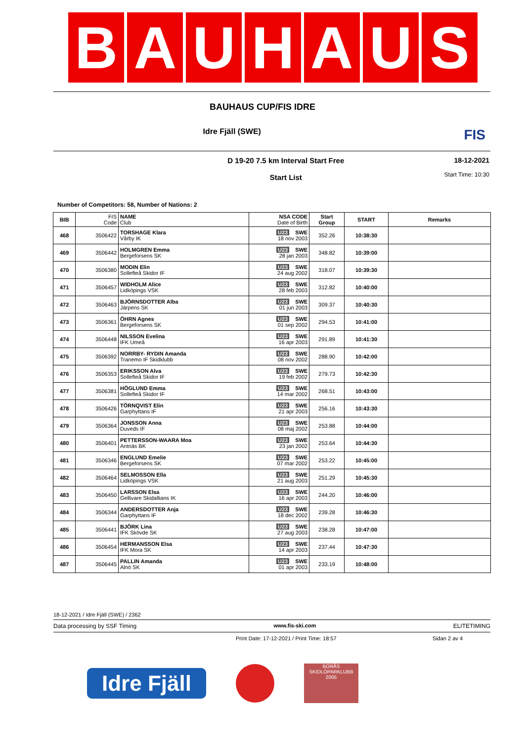B A U H A U S
BAUHAUS CUP/FIS IDRE
Idre Fjäll (SWE) FIS
D 19-20 7.5 km Interval Start Free
Start List
18-12-2021
Start Time: 10:30
Number of Competitors: 58, Number of Nations: 2
| BIB | FIS Code | NAME Club | NSA CODE Date of Birth | Start Group | START | Remarks |
| --- | --- | --- | --- | --- | --- | --- |
| 468 | 3506422 | TORSHAGE Klara Vårby IK | U23 SWE 18 nov 2003 | 352.26 | 10:38:30 | |
| 469 | 3506442 | HOLMGREN Emma Bergeforsens SK | U23 SWE 28 jan 2003 | 348.82 | 10:39:00 | |
| 470 | 3506380 | MODIN Elin Sollefteå Skidor IF | U23 SWE 24 aug 2002 | 318.07 | 10:39:30 | |
| 471 | 3506457 | WIDHOLM Alice Lidköpings VSK | U23 SWE 28 feb 2003 | 312.82 | 10:40:00 | |
| 472 | 3506463 | BJÖRNSDOTTER Alba Järpens SK | U23 SWE 01 jun 2003 | 309.37 | 10:40:30 | |
| 473 | 3506361 | ÖHRN Agnes Bergeforsens SK | U23 SWE 01 sep 2002 | 294.53 | 10:41:00 | |
| 474 | 3506448 | NILSSON Evelina IFK Umeå | U23 SWE 16 apr 2003 | 291.89 | 10:41:30 | |
| 475 | 3506392 | NORRBY- RYDIN Amanda Tranemo IF Skidklubb | U23 SWE 08 nov 2002 | 288.90 | 10:42:00 | |
| 476 | 3506353 | ERIKSSON Alva Sollefteå Skidor IF | U23 SWE 19 feb 2002 | 279.73 | 10:42:30 | |
| 477 | 3506381 | HÖGLUND Emma Sollefteå Skidor IF | U23 SWE 14 mar 2002 | 268.51 | 10:43:00 | |
| 478 | 3506426 | TÖRNQVIST Elin Garphyttans IF | U23 SWE 21 apr 2003 | 256.16 | 10:43:30 | |
| 479 | 3506364 | JONSSON Anna Duveds IF | U23 SWE 08 maj 2002 | 253.88 | 10:44:00 | |
| 480 | 3506401 | PETTERSSON-WAARA Moa Antnäs BK | U23 SWE 23 jan 2002 | 253.64 | 10:44:30 | |
| 481 | 3506346 | ENGLUND Emelie Bergeforsens SK | U23 SWE 07 mar 2002 | 253.22 | 10:45:00 | |
| 482 | 3506464 | SELMOSSON Ella Lidköpings VSK | U23 SWE 21 aug 2003 | 251.29 | 10:45:30 | |
| 483 | 3506450 | LARSSON Elsa Gellivare Skidallians IK | U23 SWE 16 apr 2003 | 244.20 | 10:46:00 | |
| 484 | 3506344 | ANDERSDOTTER Anja Garphyttans IF | U23 SWE 18 dec 2002 | 239.28 | 10:46:30 | |
| 485 | 3506441 | BJÖRK Lina IFK Skövde SK | U23 SWE 27 aug 2003 | 238.28 | 10:47:00 | |
| 486 | 3506454 | HERMANSSON Elsa IFK Mora SK | U23 SWE 14 apr 2003 | 237.44 | 10:47:30 | |
| 487 | 3506445 | PALLIN Amanda Alnö SK | U23 SWE 01 apr 2003 | 233.19 | 10:48:00 | |
18-12-2021 / Idre Fjäll (SWE) / 2362
Data processing by SSF Timing www.fis-ski.com ELITETIMING
Print Date: 17-12-2021 / Print Time: 18:57 Sidan 2 av 4
Idre Fjäll
BORÅS SKIDLÖPARKLUBB 2005